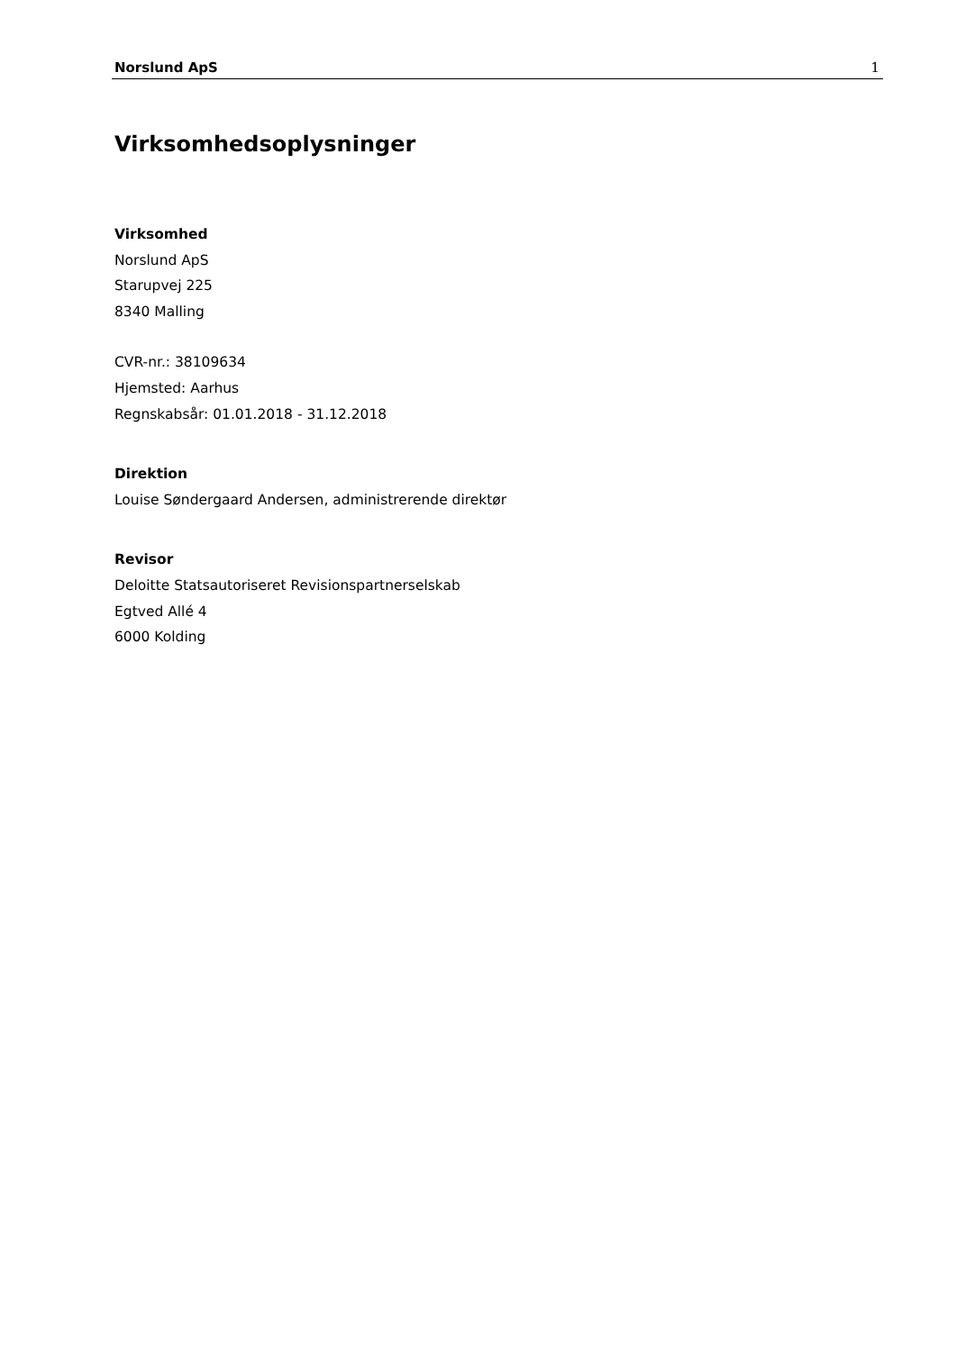Norslund ApS 1
Virksomhedsoplysninger
Virksomhed
Norslund ApS
Starupvej 225
8340 Malling
CVR-nr.: 38109634
Hjemsted: Aarhus
Regnskabsår: 01.01.2018 - 31.12.2018
Direktion
Louise Søndergaard Andersen, administrerende direktør
Revisor
Deloitte Statsautoriseret Revisionspartnerselskab
Egtved Allé 4
6000 Kolding